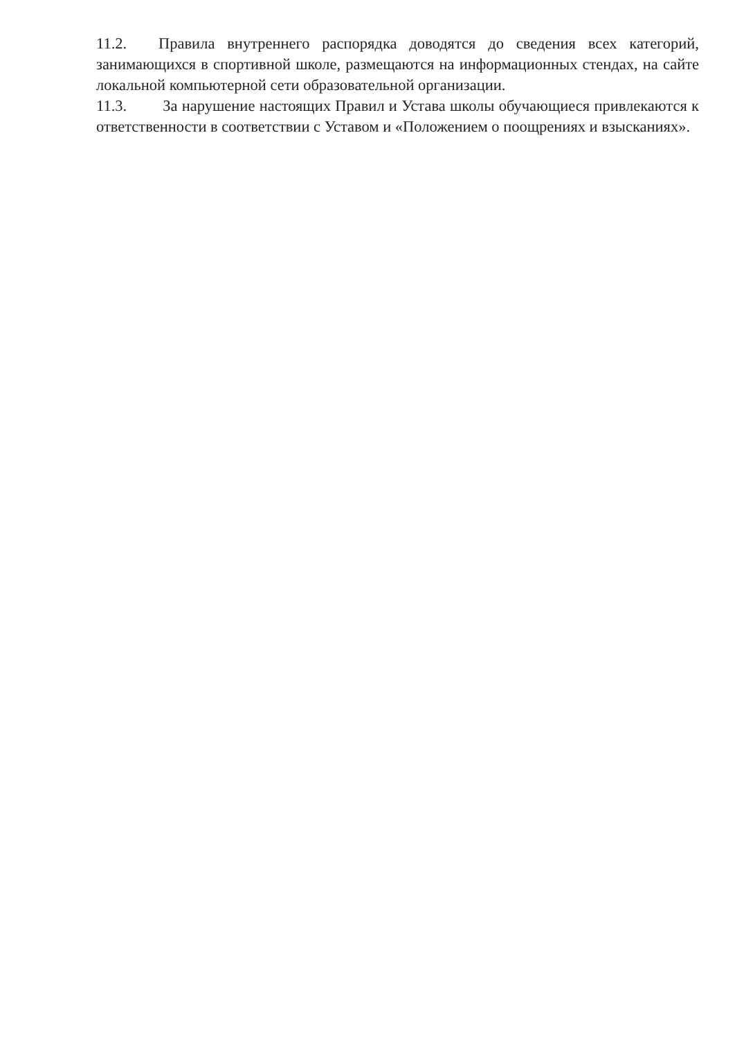11.2. Правила внутреннего распорядка доводятся до сведения всех категорий, занимающихся в спортивной школе, размещаются на информационных стендах, на сайте локальной компьютерной сети образовательной организации.
11.3. За нарушение настоящих Правил и Устава школы обучающиеся привлекаются к ответственности в соответствии с Уставом и «Положением о поощрениях и взысканиях».